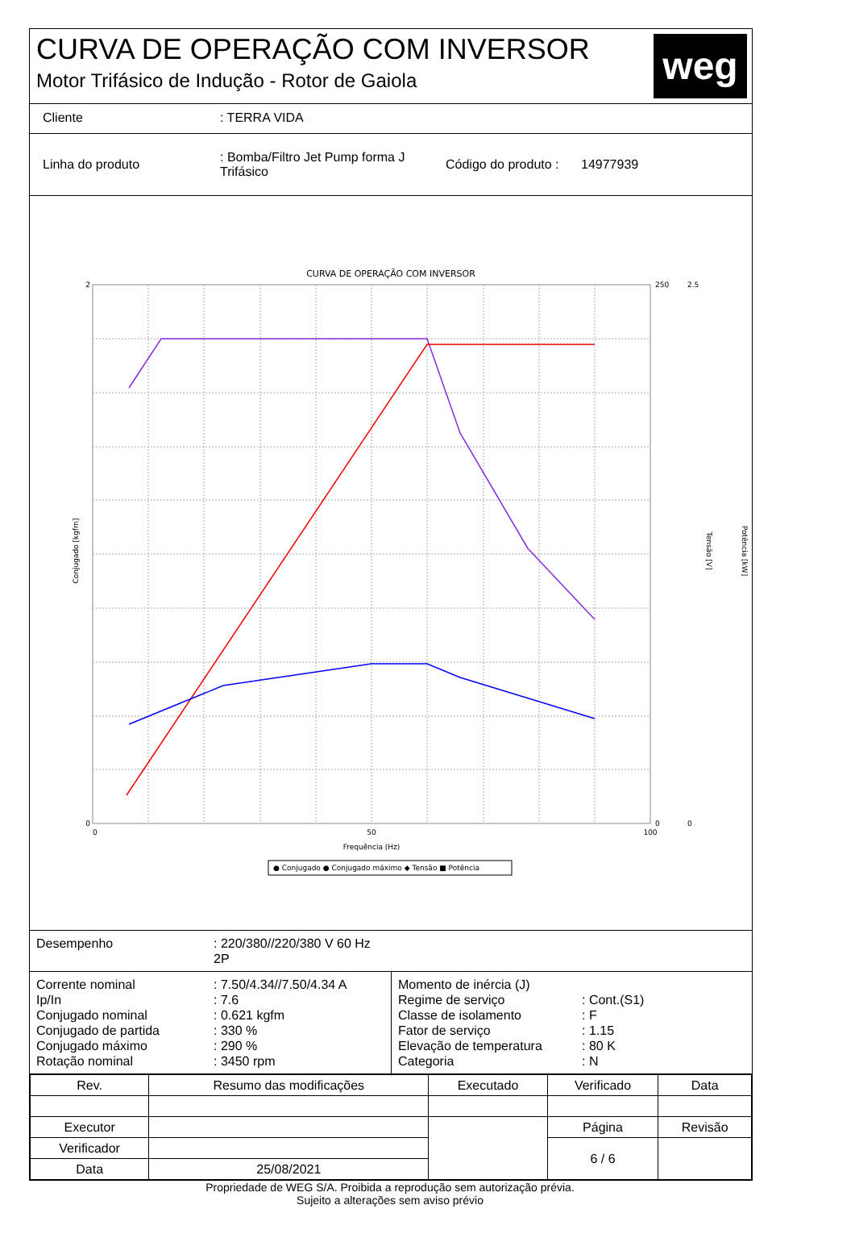CURVA DE OPERAÇÃO COM INVERSOR
Motor Trifásico de Indução - Rotor de Gaiola
weg
Cliente: TERRA VIDA
Linha do produto: Bomba/Filtro Jet Pump forma J Trifásico Código do produto : 14977939
CURVA DE OPERAÇÃO COM INVERSOR
Conjugado [kgfm]
Tensão [V]
Potência [kW]
Frequência (Hz)
2
0
0
50
100
250
0
2.5
0
● Conjugado ● Conjugado máximo ◆ Tensão ■ Potência
Desempenho: 220/380//220/380 V 60 Hz
2P
Corrente nominal
Ip/In
Conjugado nominal
Conjugado de partida
Conjugado máximo
Rotação nominal: 7.50/4.34//7.50/4.34 A
: 7.6
: 0.621 kgfm
: 330 %
: 290 %
: 3450 rpm
Momento de inércia (J)
Regime de serviço
Classe de isolamento
Fator de serviço
Elevação de temperatura
Categoria
: Cont.(S1)
: F
: 1.15
: 80 K
: N
| Rev. | Resumo das modificações | | Executado | Verificado | Data |
| --- | --- | --- | --- | --- | --- |
| Executor | | | | Página | Revisão |
| Verificador | | | | 6 / 6 | |
| Data | 25/08/2021 | | | | |
Propriedade de WEG S/A. Proibida a reprodução sem autorização prévia.
Sujeito a alterações sem aviso prévio